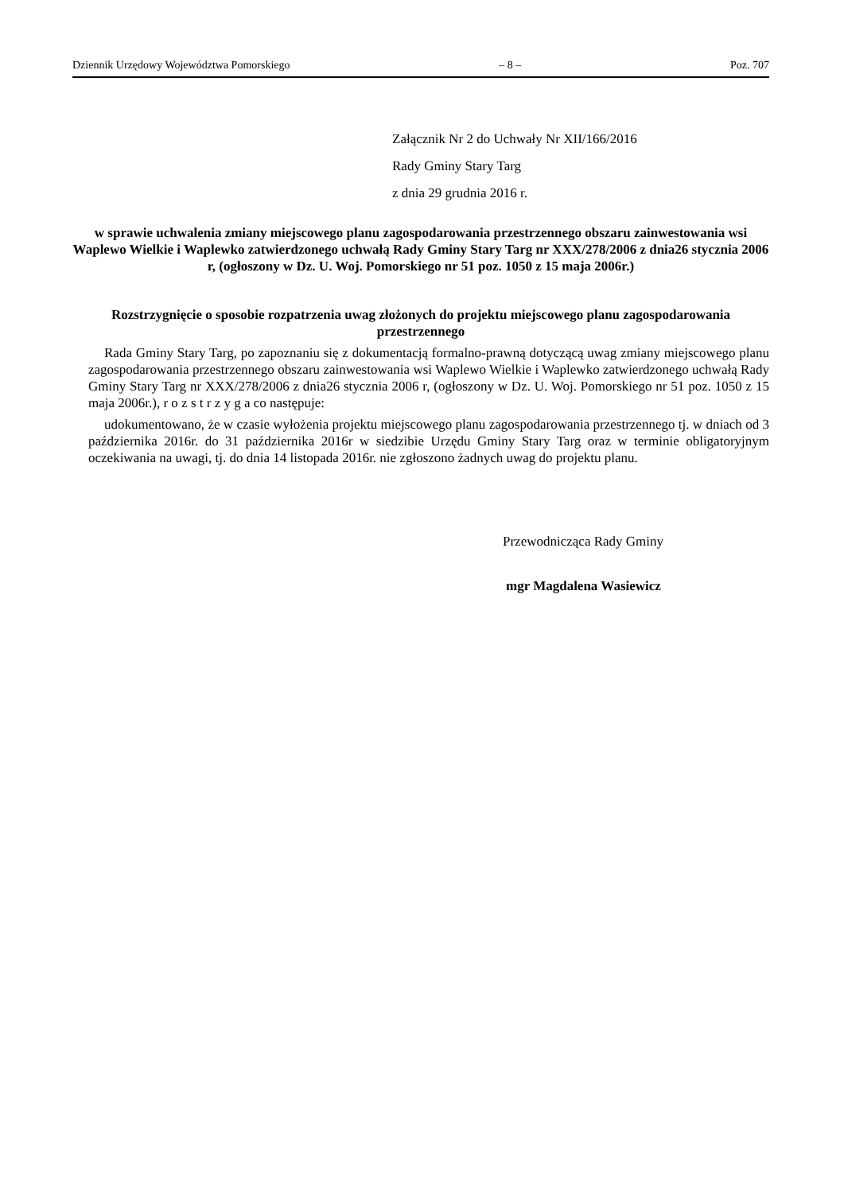Dziennik Urzędowy Województwa Pomorskiego – 8 – Poz. 707
Załącznik Nr 2 do Uchwały Nr XII/166/2016
Rady Gminy Stary Targ
z dnia 29 grudnia 2016 r.
w sprawie uchwalenia zmiany miejscowego planu zagospodarowania przestrzennego obszaru zainwestowania wsi Waplewo Wielkie i Waplewko zatwierdzonego uchwałą Rady Gminy Stary Targ nr XXX/278/2006 z dnia26 stycznia 2006 r, (ogłoszony w Dz. U. Woj. Pomorskiego nr 51 poz. 1050 z 15 maja 2006r.)
Rozstrzygnięcie o sposobie rozpatrzenia uwag złożonych do projektu miejscowego planu zagospodarowania przestrzennego
Rada Gminy Stary Targ, po zapoznaniu się z dokumentacją formalno-prawną dotyczącą uwag zmiany miejscowego planu zagospodarowania przestrzennego obszaru zainwestowania wsi Waplewo Wielkie i Waplewko zatwierdzonego uchwałą Rady Gminy Stary Targ nr XXX/278/2006 z dnia26 stycznia 2006 r, (ogłoszony w Dz. U. Woj. Pomorskiego nr 51 poz. 1050 z 15 maja 2006r.), r o z s t r z y g a co następuje:
udokumentowano, że w czasie wyłożenia projektu miejscowego planu zagospodarowania przestrzennego tj. w dniach od 3 października 2016r. do 31 października 2016r w siedzibie Urzędu Gminy Stary Targ oraz w terminie obligatoryjnym oczekiwania na uwagi, tj. do dnia 14 listopada 2016r. nie zgłoszono żadnych uwag do projektu planu.
Przewodnicząca Rady Gminy
mgr Magdalena Wasiewicz